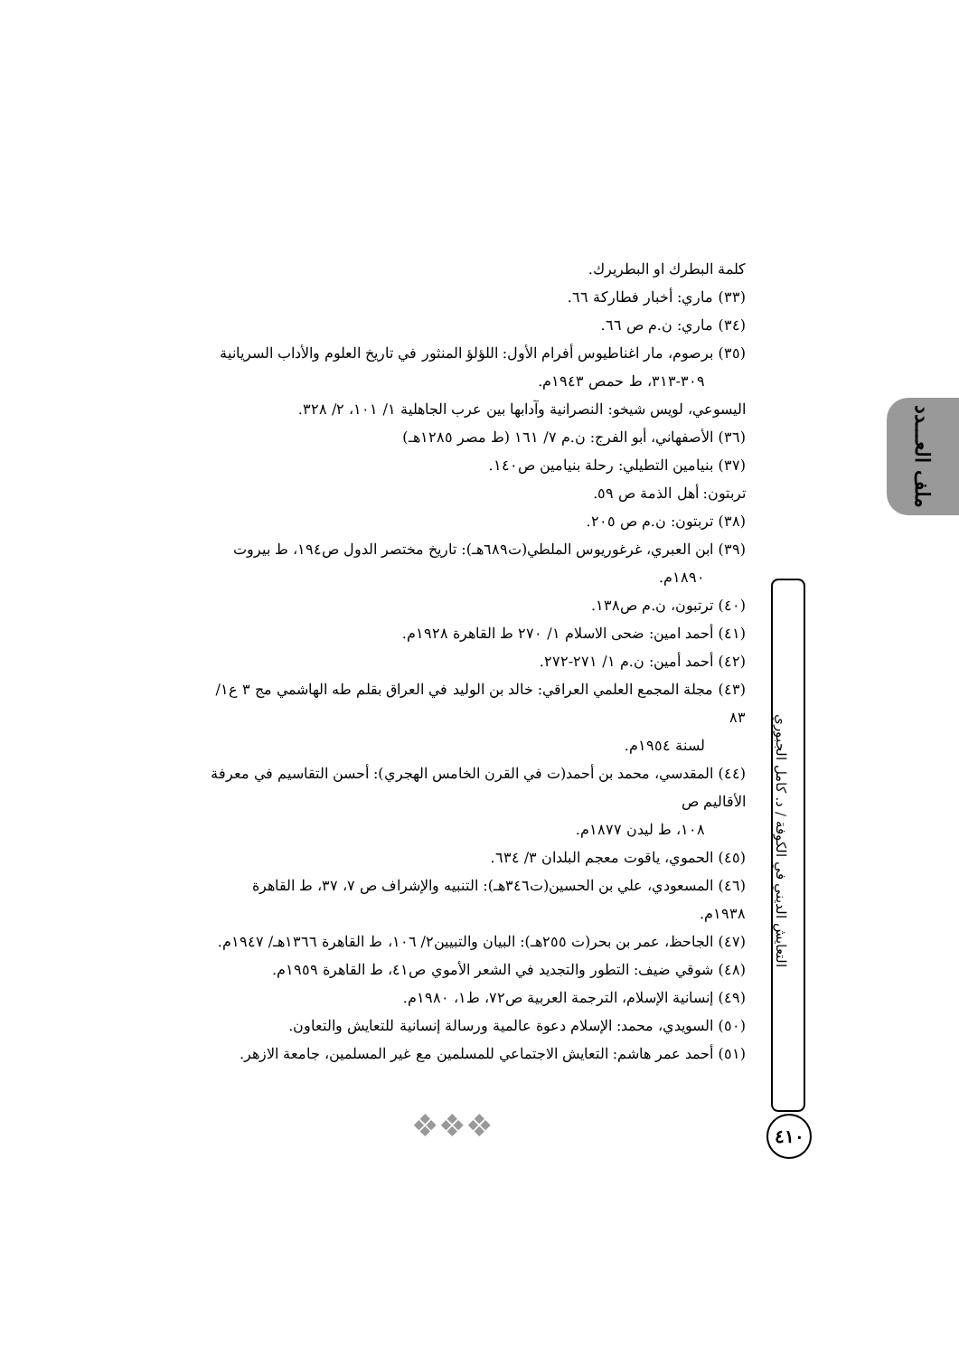ملف العـــدد
كلمة البطرك او البطريرك.
(٣٣) ماري: أخبار فطاركة ٦٦.
(٣٤) ماري: ن.م ص ٦٦.
(٣٥) برصوم، مار اغناطيوس أفرام الأول: اللؤلؤ المنثور في تاريخ العلوم والأداب السريانية
٣٠٩-٣١٣، ط حمص ١٩٤٣م.
اليسوعي، لويس شيخو: النصرانية وآدابها بين عرب الجاهلية ١/ ١٠١، ٢/ ٣٢٨.
(٣٦) الأصفهاني، أبو الفرج: ن.م ٧/ ١٦١ (ط مصر ١٢٨٥هـ)
(٣٧) بنيامين التطيلي: رحلة بنيامين ص١٤٠.
تربتون: أهل الذمة ص ٥٩.
(٣٨) تربتون: ن.م ص ٢٠٥.
(٣٩) ابن العبري، غرغوريوس الملطي(ت٦٨٩هـ): تاريخ مختصر الدول ص١٩٤، ط بيروت
١٨٩٠م.
(٤٠) ترتبون، ن.م ص١٣٨.
(٤١) أحمد امين: ضحى الاسلام ١/ ٢٧٠ ط القاهرة ١٩٢٨م.
(٤٢) أحمد أمين: ن.م ١/ ٢٧١-٢٧٢.
(٤٣) مجلة المجمع العلمي العراقي: خالد بن الوليد في العراق بقلم طه الهاشمي مج ٣ ع١/ ٨٣
لسنة ١٩٥٤م.
(٤٤) المقدسي، محمد بن أحمد(ت في القرن الخامس الهجري): أحسن التقاسيم في معرفة الأقاليم ص
١٠٨، ط ليدن ١٨٧٧م.
(٤٥) الحموي، ياقوت معجم البلدان ٣/ ٦٣٤.
(٤٦) المسعودي، علي بن الحسين(ت٣٤٦هـ): التنبيه والإشراف ص ٧، ٣٧، ط القاهرة ١٩٣٨م.
(٤٧) الجاحظ، عمر بن بحر(ت ٢٥٥هـ): البيان والتبيين٢/ ١٠٦، ط القاهرة ١٣٦٦هـ/ ١٩٤٧م.
(٤٨) شوقي ضيف: التطور والتجديد في الشعر الأموي ص٤١، ط القاهرة ١٩٥٩م.
(٤٩) إنسانية الإسلام، الترجمة العربية ص٧٢، ط١، ١٩٨٠م.
(٥٠) السويدي، محمد: الإسلام دعوة عالمية ورسالة إنسانية للتعايش والتعاون.
(٥١) أحمد عمر هاشم: التعايش الاجتماعي للمسلمين مع غير المسلمين، جامعة الازهر.
التعايش الديني في الكوفة / د. كامل الجبوري
٤١٠
❖❖❖